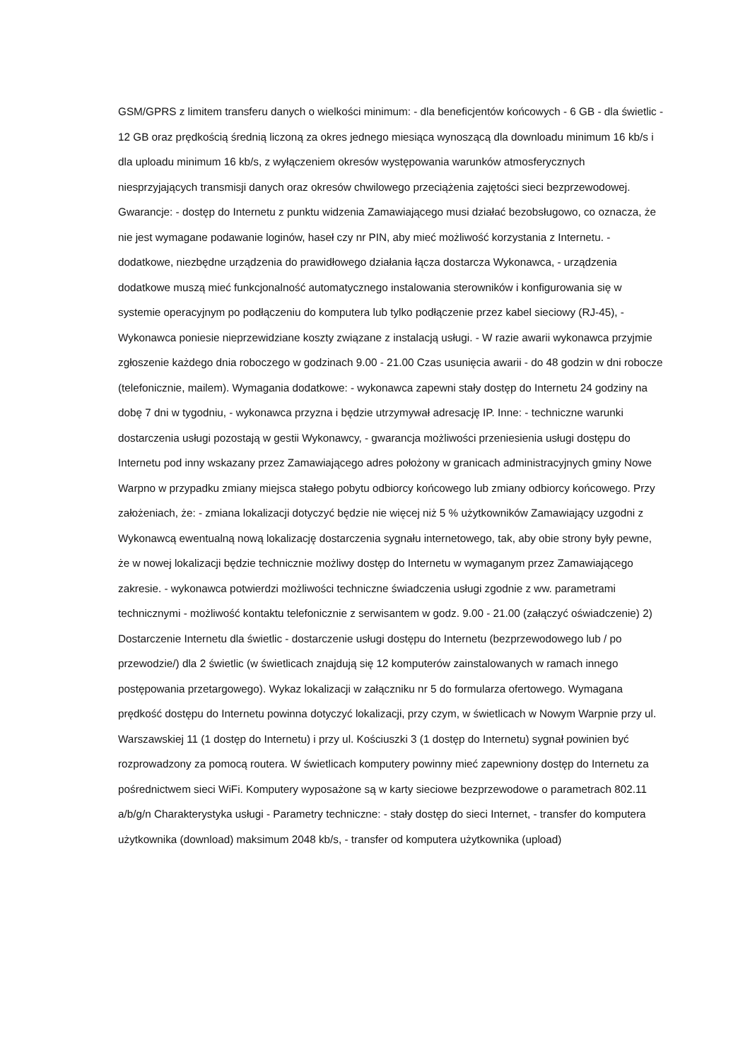GSM/GPRS z limitem transferu danych o wielkości minimum: - dla beneficjentów końcowych - 6 GB - dla świetlic - 12 GB oraz prędkością średnią liczoną za okres jednego miesiąca wynoszącą dla downloadu minimum 16 kb/s i dla uploadu minimum 16 kb/s, z wyłączeniem okresów występowania warunków atmosferycznych niesprzyjających transmisji danych oraz okresów chwilowego przeciążenia zajętości sieci bezprzewodowej. Gwarancje: - dostęp do Internetu z punktu widzenia Zamawiającego musi działać bezobsługowo, co oznacza, że nie jest wymagane podawanie loginów, haseł czy nr PIN, aby mieć możliwość korzystania z Internetu. - dodatkowe, niezbędne urządzenia do prawidłowego działania łącza dostarcza Wykonawca, - urządzenia dodatkowe muszą mieć funkcjonalność automatycznego instalowania sterowników i konfigurowania się w systemie operacyjnym po podłączeniu do komputera lub tylko podłączenie przez kabel sieciowy (RJ-45), - Wykonawca poniesie nieprzewidziane koszty związane z instalacją usługi. - W razie awarii wykonawca przyjmie zgłoszenie każdego dnia roboczego w godzinach 9.00 - 21.00 Czas usunięcia awarii - do 48 godzin w dni robocze (telefonicznie, mailem). Wymagania dodatkowe: - wykonawca zapewni stały dostęp do Internetu 24 godziny na dobę 7 dni w tygodniu, - wykonawca przyzna i będzie utrzymywał adresację IP. Inne: - techniczne warunki dostarczenia usługi pozostają w gestii Wykonawcy, - gwarancja możliwości przeniesienia usługi dostępu do Internetu pod inny wskazany przez Zamawiającego adres położony w granicach administracyjnych gminy Nowe Warpno w przypadku zmiany miejsca stałego pobytu odbiorcy końcowego lub zmiany odbiorcy końcowego. Przy założeniach, że: - zmiana lokalizacji dotyczyć będzie nie więcej niż 5 % użytkowników Zamawiający uzgodni z Wykonawcą ewentualną nową lokalizację dostarczenia sygnału internetowego, tak, aby obie strony były pewne, że w nowej lokalizacji będzie technicznie możliwy dostęp do Internetu w wymaganym przez Zamawiającego zakresie. - wykonawca potwierdzi możliwości techniczne świadczenia usługi zgodnie z ww. parametrami technicznymi - możliwość kontaktu telefonicznie z serwisantem w godz. 9.00 - 21.00 (załączyć oświadczenie) 2) Dostarczenie Internetu dla świetlic - dostarczenie usługi dostępu do Internetu (bezprzewodowego lub / po przewodzie/) dla 2 świetlic (w świetlicach znajdują się 12 komputerów zainstalowanych w ramach innego postępowania przetargowego). Wykaz lokalizacji w załączniku nr 5 do formularza ofertowego. Wymagana prędkość dostępu do Internetu powinna dotyczyć lokalizacji, przy czym, w świetlicach w Nowym Warpnie przy ul. Warszawskiej 11 (1 dostęp do Internetu) i przy ul. Kościuszki 3 (1 dostęp do Internetu) sygnał powinien być rozprowadzony za pomocą routera. W świetlicach komputery powinny mieć zapewniony dostęp do Internetu za pośrednictwem sieci WiFi. Komputery wyposażone są w karty sieciowe bezprzewodowe o parametrach 802.11 a/b/g/n Charakterystyka usługi - Parametry techniczne: - stały dostęp do sieci Internet, - transfer do komputera użytkownika (download) maksimum 2048 kb/s, - transfer od komputera użytkownika (upload)